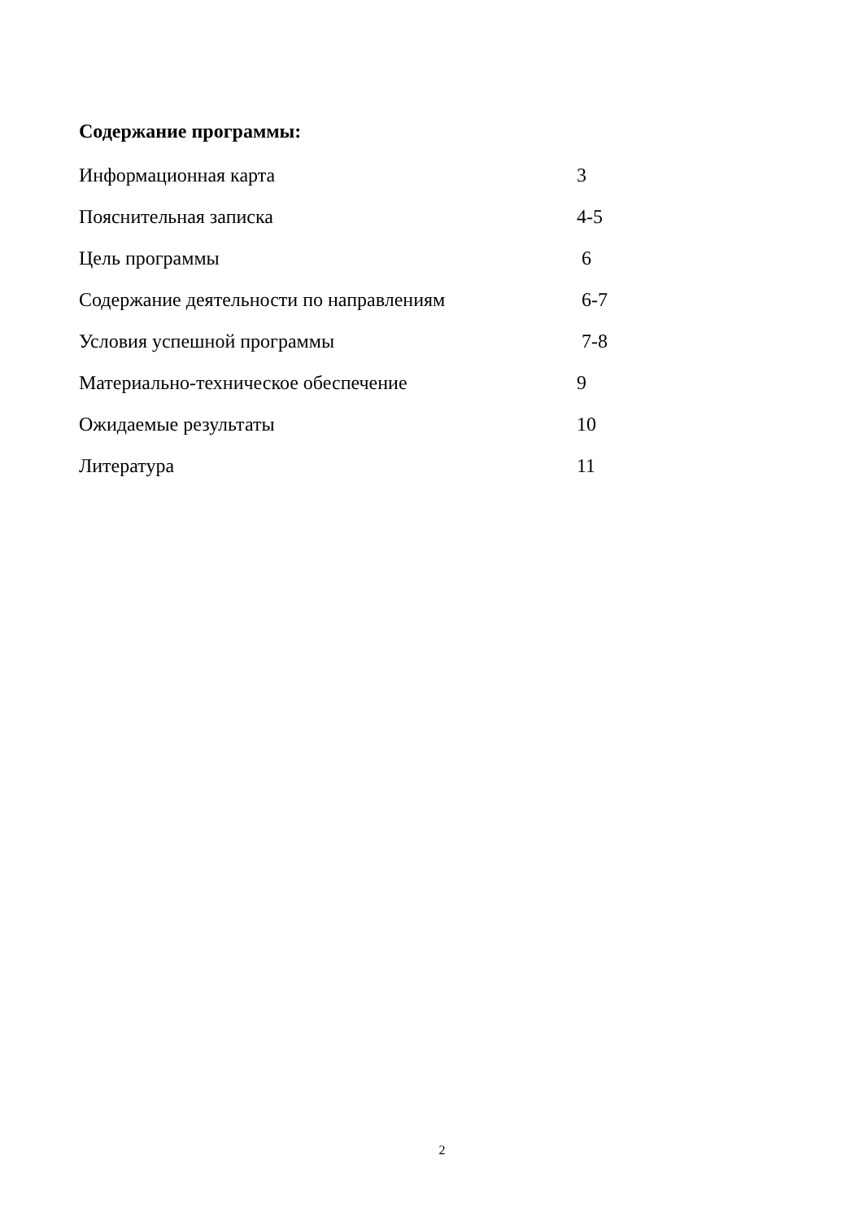Содержание программы:
Информационная карта 3
Пояснительная записка 4-5
Цель программы 6
Содержание деятельности по направлениям 6-7
Условия успешной программы 7-8
Материально-техническое обеспечение 9
Ожидаемые результаты 10
Литература 11
2